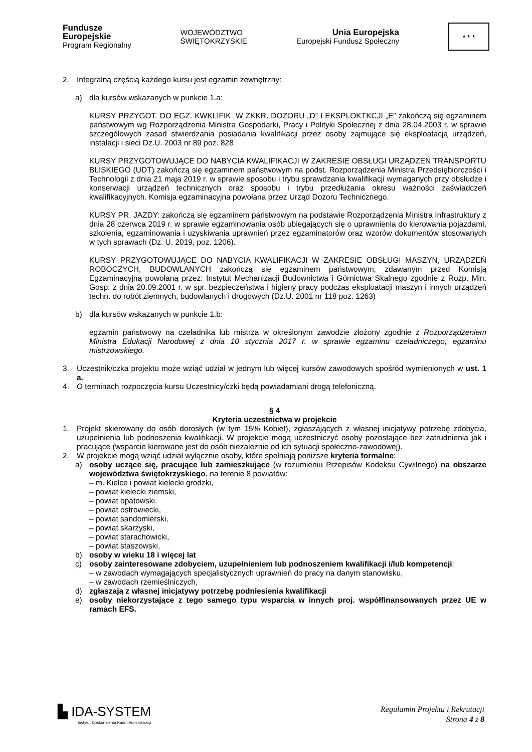Fundusze
Europejskie
Program Regionalny
WOJEWÓDZTWO
ŚWIĘTOKRZYSKIE
Unia Europejska
Europejski Fundusz Społeczny
★ ★ ★
2. Integralną częścią każdego kursu jest egzamin zewnętrzny:
a) dla kursów wskazanych w punkcie 1.a:
KURSY PRZYGOT. DO EGZ. KWKLIFIK. W ZKKR. DOZORU „D” I EKSPLOKTKCJI „E” zakończą się egzaminem państwowym wg Rozporządzenia Ministra Gospodarki, Pracy i Polityki Społecznej z dnia 28.04.2003 r. w sprawie szczegółowych zasad stwierdzania posiadania kwalifikacji przez osoby zajmujące się eksploatacją urządzeń, instalacji i sieci Dz.U. 2003 nr 89 poz. 828
KURSY PRZYGOTOWUJĄCE DO NABYCIA KWALIFIKACJI W ZAKRESIE OBSŁUGI URZĄDZEŃ TRANSPORTU BLISKIEGO (UDT) zakończą się egzaminem państwowym na podst. Rozporządzenia Ministra Przedsiębiorczości i Technologii z dnia 21 maja 2019 r. w sprawie sposobu i trybu sprawdzania kwalifikacji wymaganych przy obsłudze i konserwacji urządzeń technicznych oraz sposobu i trybu przedłużania okresu ważności zaświadczeń kwalifikacyjnych. Komisja egzaminacyjna powołana przez Urząd Dozoru Technicznego.
KURSY PR. JAZDY: zakończą się egzaminem państwowym na podstawie Rozporządzenia Ministra Infrastruktury z dnia 28 czerwca 2019 r. w sprawie egzaminowania osób ubiegających się o uprawnienia do kierowania pojazdami, szkolenia, egzaminowania i uzyskiwania uprawnień przez egzaminatorów oraz wzorów dokumentów stosowanych w tych sprawach (Dz. U. 2019, poz. 1206).
KURSY PRZYGOTOWUJĄCE DO NABYCIA KWALIFIKACJI W ZAKRESIE OBSŁUGI MASZYN, URZĄDZEŃ ROBOCZYCH, BUDOWLANYCH zakończą się egzaminem państwowym, zdawanym przed Komisją Egzaminacyjną powołaną przez: Instytut Mechanizacji Budownictwa i Górnictwa Skalnego zgodnie z Rozp. Min. Gosp. z dnia 20.09.2001 r. w spr. bezpieczeństwa i higieny pracy podczas eksploatacji maszyn i innych urządzeń techn. do robót ziemnych, budowlanych i drogowych (Dz.U. 2001 nr 118 poz. 1263)
b) dla kursów wskazanych w punkcie 1.b:
egzamin państwowy na czeladnika lub mistrza w określonym zawodzie złożony zgodnie z Rozporządzeniem Ministra Edukacji Narodowej z dnia 10 stycznia 2017 r. w sprawie egzaminu czeladniczego, egzaminu mistrzowskiego.
3. Uczestnik/czka projektu może wziąć udział w jednym lub więcej kursów zawodowych spośród wymienionych w ust. 1 a.
4. O terminach rozpoczęcia kursu Uczestnicy/czki będą powiadamiani drogą telefoniczną.
§ 4
Kryteria uczestnictwa w projekcie
1. Projekt skierowany do osób dorosłych (w tym 15% Kobiet), zgłaszających z własnej inicjatywy potrzebę zdobycia, uzupełnienia lub podnoszenia kwalifikacji. W projekcie mogą uczestniczyć osoby pozostające bez zatrudnienia jak i pracujące (wsparcie kierowane jest do osób niezależnie od ich sytuacji społeczno-zawodowej).
2. W projekcie mogą wziąć udział wyłącznie osoby, które spełniają poniższe kryteria formalne:
a) osoby uczące się, pracujące lub zamieszkujące (w rozumieniu Przepisów Kodeksu Cywilnego) na obszarze województwa świętokrzyskiego, na terenie 8 powiatów:
– m. Kielce i powiat kielecki grodzki,
– powiat kielecki ziemski,
– powiat opatowski.
– powiat ostrowiecki,
– powiat sandomierski,
– powiat skarżyski,
– powiat starachowicki,
– powiat staszowski,
b) osoby w wieku 18 i więcej lat
c) osoby zainteresowane zdobyciem, uzupełnieniem lub podnoszeniem kwalifikacji i/lub kompetencji:
– w zawodach wymagających specjalistycznych uprawnień do pracy na danym stanowisku,
– w zawodach rzemieślniczych,
d) zgłaszają z własnej inicjatywy potrzebę podniesienia kwalifikacji
e) osoby niekorzystające z tego samego typu wsparcia w innych proj. współfinansowanych przez UE w ramach EFS.
▙ IDA-SYSTEM
Instytut Doskonalenia Kadr i Administracji
Regulamin Projektu i Rekrutacji
Strona 4 z 8